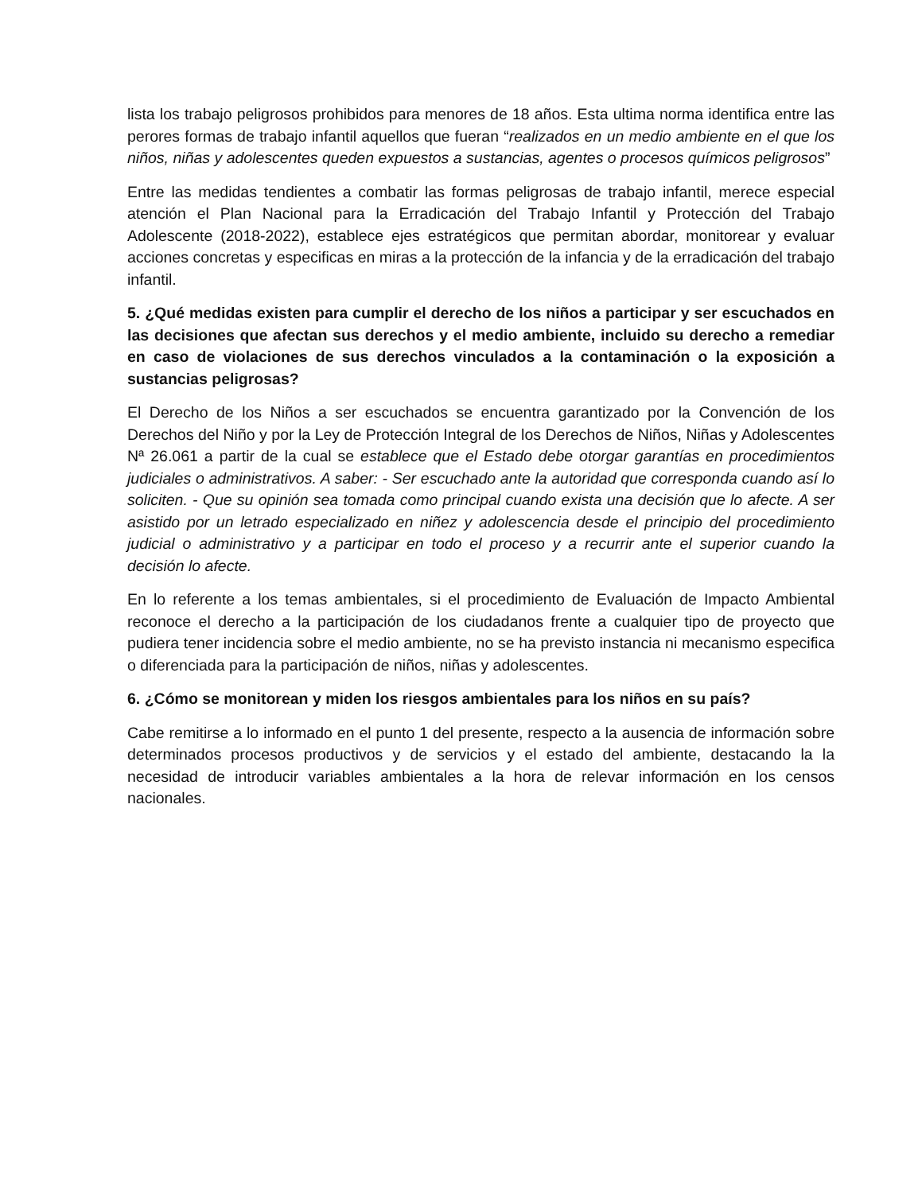lista los trabajo peligrosos prohibidos para menores de 18 años. Esta ultima norma identifica entre las perores formas de trabajo infantil aquellos que fueran “realizados en un medio ambiente en el que los niños, niñas y adolescentes queden expuestos a sustancias, agentes o procesos químicos peligrosos”
Entre las medidas tendientes a combatir las formas peligrosas de trabajo infantil, merece especial atención el Plan Nacional para la Erradicación del Trabajo Infantil y Protección del Trabajo Adolescente (2018-2022), establece ejes estratégicos que permitan abordar, monitorear y evaluar acciones concretas y especificas en miras a la protección de la infancia y de la erradicación del trabajo infantil.
5. ¿Qué medidas existen para cumplir el derecho de los niños a participar y ser escuchados en las decisiones que afectan sus derechos y el medio ambiente, incluido su derecho a remediar en caso de violaciones de sus derechos vinculados a la contaminación o la exposición a sustancias peligrosas?
El Derecho de los Niños a ser escuchados se encuentra garantizado por la Convención de los Derechos del Niño y por la Ley de Protección Integral de los Derechos de Niños, Niñas y Adolescentes Nª 26.061 a partir de la cual se establece que el Estado debe otorgar garantías en procedimientos judiciales o administrativos. A saber: - Ser escuchado ante la autoridad que corresponda cuando así lo soliciten. - Que su opinión sea tomada como principal cuando exista una decisión que lo afecte. A ser asistido por un letrado especializado en niñez y adolescencia desde el principio del procedimiento judicial o administrativo y a participar en todo el proceso y a recurrir ante el superior cuando la decisión lo afecte.
En lo referente a los temas ambientales, si el procedimiento de Evaluación de Impacto Ambiental reconoce el derecho a la participación de los ciudadanos frente a cualquier tipo de proyecto que pudiera tener incidencia sobre el medio ambiente, no se ha previsto instancia ni mecanismo especifica o diferenciada para la participación de niños, niñas y adolescentes.
6. ¿Cómo se monitorean y miden los riesgos ambientales para los niños en su país?
Cabe remitirse a lo informado en el punto 1 del presente, respecto a la ausencia de información sobre determinados procesos productivos y de servicios y el estado del ambiente, destacando la la necesidad de introducir variables ambientales a la hora de relevar información en los censos nacionales.